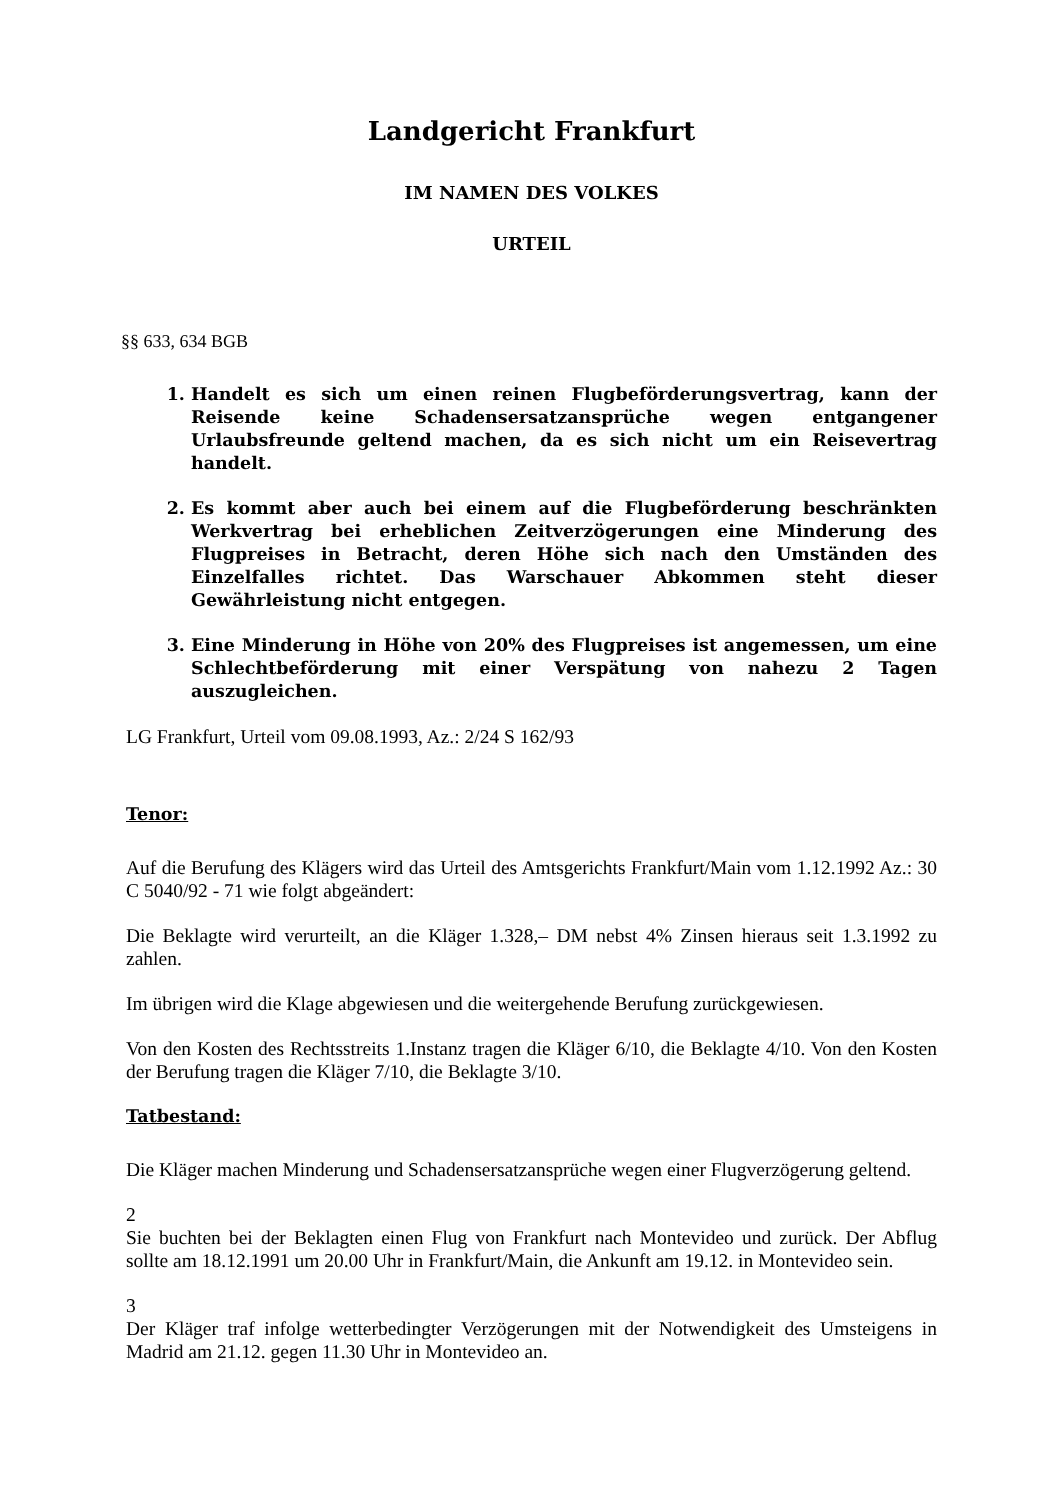Landgericht Frankfurt
IM NAMEN DES VOLKES
URTEIL
§§ 633, 634 BGB
1. Handelt es sich um einen reinen Flugbeförderungsvertrag, kann der Reisende keine Schadensersatzansprüche wegen entgangener Urlaubsfreunde geltend machen, da es sich nicht um ein Reisevertrag handelt.
2. Es kommt aber auch bei einem auf die Flugbeförderung beschränkten Werkvertrag bei erheblichen Zeitverzögerungen eine Minderung des Flugpreises in Betracht, deren Höhe sich nach den Umständen des Einzelfalles richtet. Das Warschauer Abkommen steht dieser Gewährleistung nicht entgegen.
3. Eine Minderung in Höhe von 20% des Flugpreises ist angemessen, um eine Schlechtbeförderung mit einer Verspätung von nahezu 2 Tagen auszugleichen.
LG Frankfurt, Urteil vom 09.08.1993, Az.: 2/24 S 162/93
Tenor:
Auf die Berufung des Klägers wird das Urteil des Amtsgerichts Frankfurt/Main vom 1.12.1992 Az.: 30 C 5040/92 - 71 wie folgt abgeändert:
Die Beklagte wird verurteilt, an die Kläger 1.328,– DM nebst 4% Zinsen hieraus seit 1.3.1992 zu zahlen.
Im übrigen wird die Klage abgewiesen und die weitergehende Berufung zurückgewiesen.
Von den Kosten des Rechtsstreits 1.Instanz tragen die Kläger 6/10, die Beklagte 4/10. Von den Kosten der Berufung tragen die Kläger 7/10, die Beklagte 3/10.
Tatbestand:
Die Kläger machen Minderung und Schadensersatzansprüche wegen einer Flugverzögerung geltend.
2
Sie buchten bei der Beklagten einen Flug von Frankfurt nach Montevideo und zurück. Der Abflug sollte am 18.12.1991 um 20.00 Uhr in Frankfurt/Main, die Ankunft am 19.12. in Montevideo sein.
3
Der Kläger traf infolge wetterbedingter Verzögerungen mit der Notwendigkeit des Umsteigens in Madrid am 21.12. gegen 11.30 Uhr in Montevideo an.